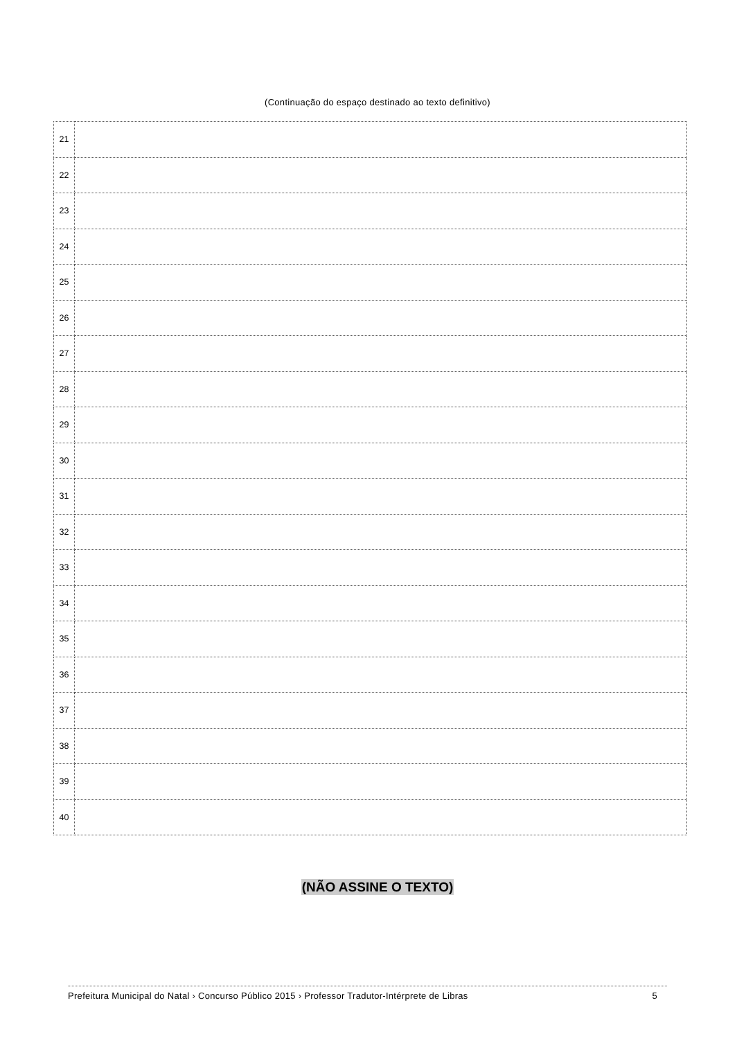(Continuação do espaço destinado ao texto definitivo)
| 21 | |
| 22 | |
| 23 | |
| 24 | |
| 25 | |
| 26 | |
| 27 | |
| 28 | |
| 29 | |
| 30 | |
| 31 | |
| 32 | |
| 33 | |
| 34 | |
| 35 | |
| 36 | |
| 37 | |
| 38 | |
| 39 | |
| 40 | |
(NÃO ASSINE O TEXTO)
Prefeitura Municipal do Natal › Concurso Público 2015 › Professor Tradutor-Intérprete de Libras 5